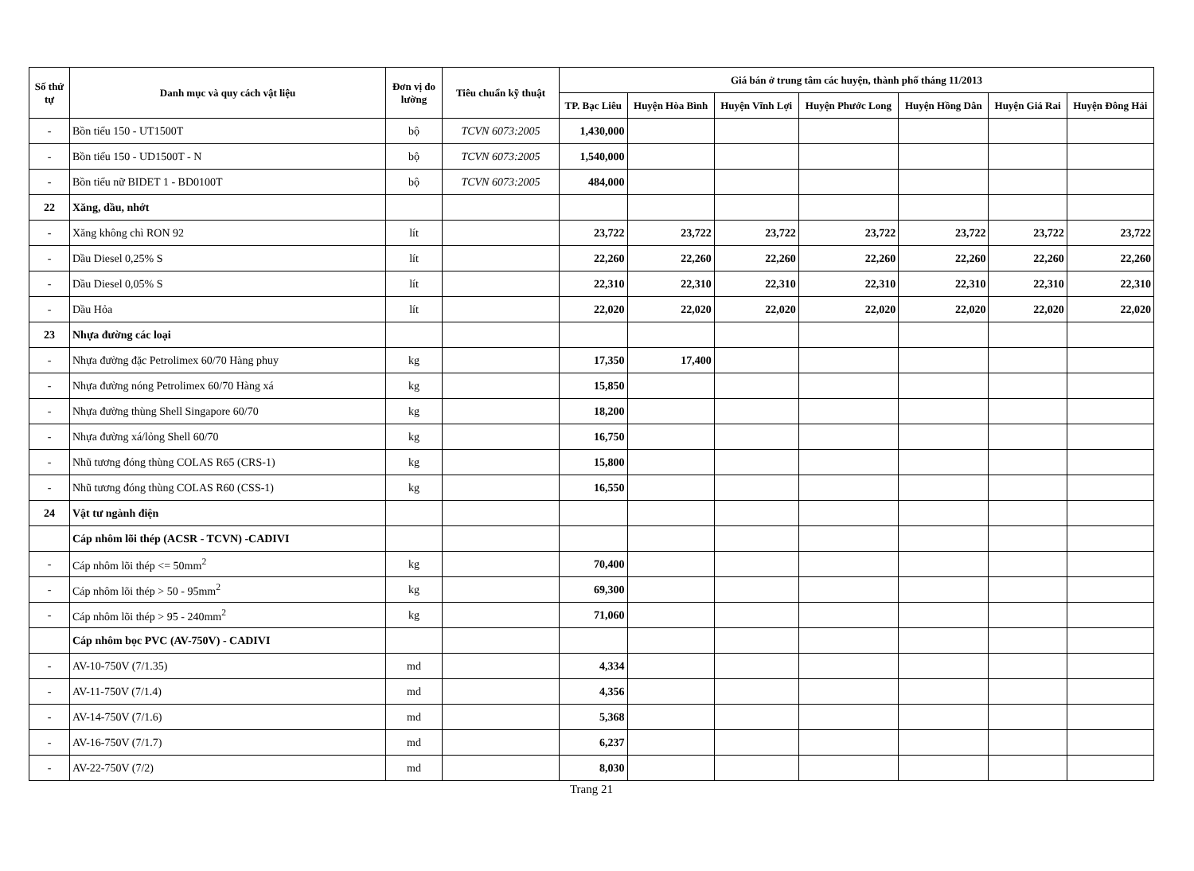| Số thứ tự | Danh mục và quy cách vật liệu | Đơn vị đo lường | Tiêu chuẩn kỹ thuật | Giá bán ở trung tâm các huyện, thành phố tháng 11/2013 | | | | | | |
| --- | --- | --- | --- | --- | --- | --- | --- | --- | --- | --- |
| | | | | TP. Bạc Liêu | Huyện Hòa Bình | Huyện Vĩnh Lợi | Huyện Phước Long | Huyện Hồng Dân | Huyện Giá Rai | Huyện Đông Hải |
| - | Bồn tiểu 150 - UT1500T | bộ | TCVN 6073:2005 | 1,430,000 | | | | | | |
| - | Bồn tiểu 150 - UD1500T - N | bộ | TCVN 6073:2005 | 1,540,000 | | | | | | |
| - | Bồn tiểu nữ BIDET 1 - BD0100T | bộ | TCVN 6073:2005 | 484,000 | | | | | | |
| 22 | Xăng, dầu, nhớt | | | | | | | | | |
| - | Xăng không chì RON 92 | lít | | 23,722 | 23,722 | 23,722 | 23,722 | 23,722 | 23,722 | 23,722 |
| - | Dầu Diesel 0,25% S | lít | | 22,260 | 22,260 | 22,260 | 22,260 | 22,260 | 22,260 | 22,260 |
| - | Dầu Diesel 0,05% S | lít | | 22,310 | 22,310 | 22,310 | 22,310 | 22,310 | 22,310 | 22,310 |
| - | Dầu Hỏa | lít | | 22,020 | 22,020 | 22,020 | 22,020 | 22,020 | 22,020 | 22,020 |
| 23 | Nhựa đường các loại | | | | | | | | | |
| - | Nhựa đường đặc Petrolimex 60/70 Hàng phuy | kg | | 17,350 | 17,400 | | | | | |
| - | Nhựa đường nóng Petrolimex 60/70 Hàng xá | kg | | 15,850 | | | | | | |
| - | Nhựa đường thùng Shell Singapore 60/70 | kg | | 18,200 | | | | | | |
| - | Nhựa đường xá/lỏng Shell 60/70 | kg | | 16,750 | | | | | | |
| - | Nhũ tương đóng thùng COLAS R65 (CRS-1) | kg | | 15,800 | | | | | | |
| - | Nhũ tương đóng thùng COLAS R60 (CSS-1) | kg | | 16,550 | | | | | | |
| 24 | Vật tư ngành điện | | | | | | | | | |
| | Cáp nhôm lõi thép (ACSR - TCVN) -CADIVI | | | | | | | | | |
| - | Cáp nhôm lõi thép <= 50mm<sup>2</sup> | kg | | 70,400 | | | | | | |
| - | Cáp nhôm lõi thép > 50 - 95mm<sup>2</sup> | kg | | 69,300 | | | | | | |
| - | Cáp nhôm lõi thép > 95 - 240mm<sup>2</sup> | kg | | 71,060 | | | | | | |
| | Cáp nhôm bọc PVC (AV-750V) - CADIVI | | | | | | | | | |
| - | AV-10-750V (7/1.35) | md | | 4,334 | | | | | | |
| - | AV-11-750V (7/1.4) | md | | 4,356 | | | | | | |
| - | AV-14-750V (7/1.6) | md | | 5,368 | | | | | | |
| - | AV-16-750V (7/1.7) | md | | 6,237 | | | | | | |
| - | AV-22-750V (7/2) | md | | 8,030 | | | | | | |
Trang 21